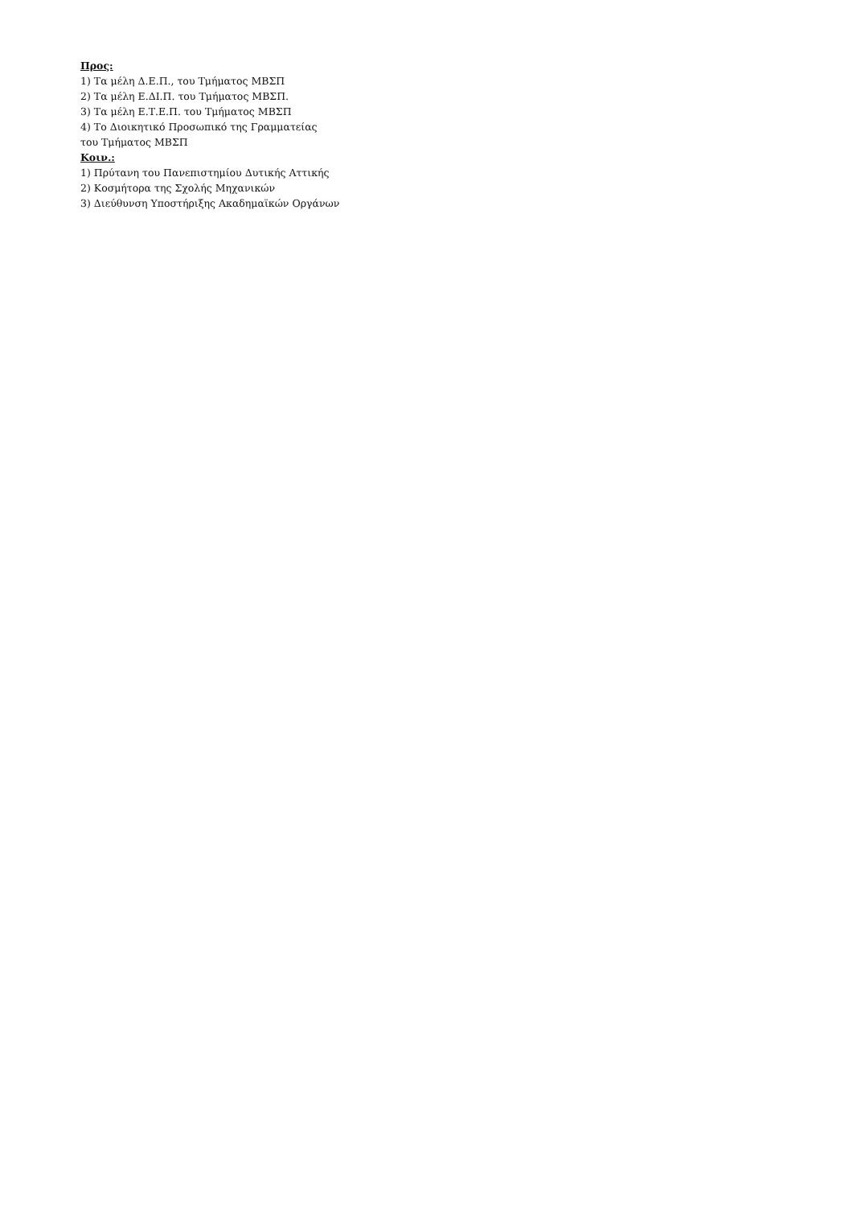Προς:
1) Τα μέλη Δ.Ε.Π., του Τμήματος ΜΒΣΠ
2) Τα μέλη Ε.ΔΙ.Π. του Τμήματος ΜΒΣΠ.
3) Τα μέλη Ε.Τ.Ε.Π. του Τμήματος ΜΒΣΠ
4) Το Διοικητικό Προσωπικό της Γραμματείας
του Τμήματος ΜΒΣΠ
Κοιν.:
1) Πρύτανη του Πανεπιστημίου Δυτικής Αττικής
2) Κοσμήτορα της Σχολής Μηχανικών
3) Διεύθυνση Υποστήριξης Ακαδημαϊκών Οργάνων